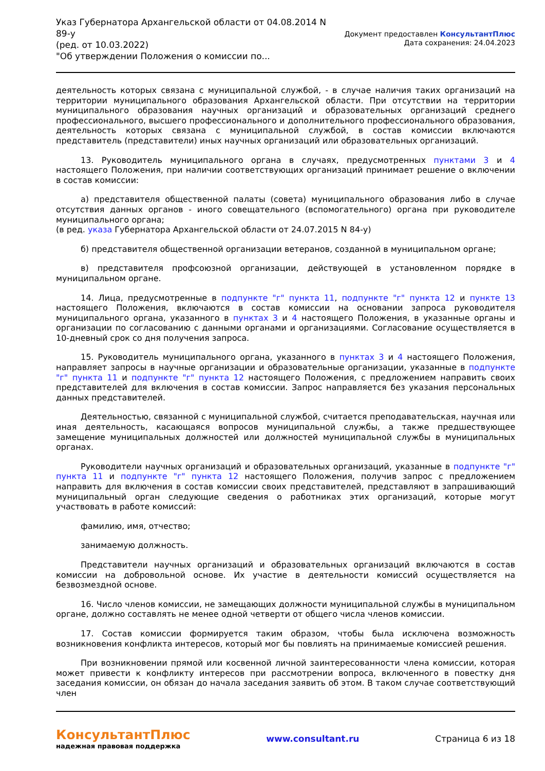Указ Губернатора Архангельской области от 04.08.2014 N
89-у
(ред. от 10.03.2022)
"Об утверждении Положения о комиссии по...
Документ предоставлен КонсультантПлюс
Дата сохранения: 24.04.2023
деятельность которых связана с муниципальной службой, - в случае наличия таких организаций на территории муниципального образования Архангельской области. При отсутствии на территории муниципального образования научных организаций и образовательных организаций среднего профессионального, высшего профессионального и дополнительного профессионального образования, деятельность которых связана с муниципальной службой, в состав комиссии включаются представитель (представители) иных научных организаций или образовательных организаций.
13. Руководитель муниципального органа в случаях, предусмотренных пунктами 3 и 4 настоящего Положения, при наличии соответствующих организаций принимает решение о включении в состав комиссии:
а) представителя общественной палаты (совета) муниципального образования либо в случае отсутствия данных органов - иного совещательного (вспомогательного) органа при руководителе муниципального органа;
(в ред. указа Губернатора Архангельской области от 24.07.2015 N 84-у)
б) представителя общественной организации ветеранов, созданной в муниципальном органе;
в) представителя профсоюзной организации, действующей в установленном порядке в муниципальном органе.
14. Лица, предусмотренные в подпункте "г" пункта 11, подпункте "г" пункта 12 и пункте 13 настоящего Положения, включаются в состав комиссии на основании запроса руководителя муниципального органа, указанного в пунктах 3 и 4 настоящего Положения, в указанные органы и организации по согласованию с данными органами и организациями. Согласование осуществляется в 10-дневный срок со дня получения запроса.
15. Руководитель муниципального органа, указанного в пунктах 3 и 4 настоящего Положения, направляет запросы в научные организации и образовательные организации, указанные в подпункте "г" пункта 11 и подпункте "г" пункта 12 настоящего Положения, с предложением направить своих представителей для включения в состав комиссии. Запрос направляется без указания персональных данных представителей.
Деятельностью, связанной с муниципальной службой, считается преподавательская, научная или иная деятельность, касающаяся вопросов муниципальной службы, а также предшествующее замещение муниципальных должностей или должностей муниципальной службы в муниципальных органах.
Руководители научных организаций и образовательных организаций, указанные в подпункте "г" пункта 11 и подпункте "г" пункта 12 настоящего Положения, получив запрос с предложением направить для включения в состав комиссии своих представителей, представляют в запрашивающий муниципальный орган следующие сведения о работниках этих организаций, которые могут участвовать в работе комиссий:
фамилию, имя, отчество;
занимаемую должность.
Представители научных организаций и образовательных организаций включаются в состав комиссии на добровольной основе. Их участие в деятельности комиссий осуществляется на безвозмездной основе.
16. Число членов комиссии, не замещающих должности муниципальной службы в муниципальном органе, должно составлять не менее одной четверти от общего числа членов комиссии.
17. Состав комиссии формируется таким образом, чтобы была исключена возможность возникновения конфликта интересов, который мог бы повлиять на принимаемые комиссией решения.
При возникновении прямой или косвенной личной заинтересованности члена комиссии, которая может привести к конфликту интересов при рассмотрении вопроса, включенного в повестку дня заседания комиссии, он обязан до начала заседания заявить об этом. В таком случае соответствующий член
КонсультантПлюс
надежная правовая поддержка
www.consultant.ru Страница 6 из 18